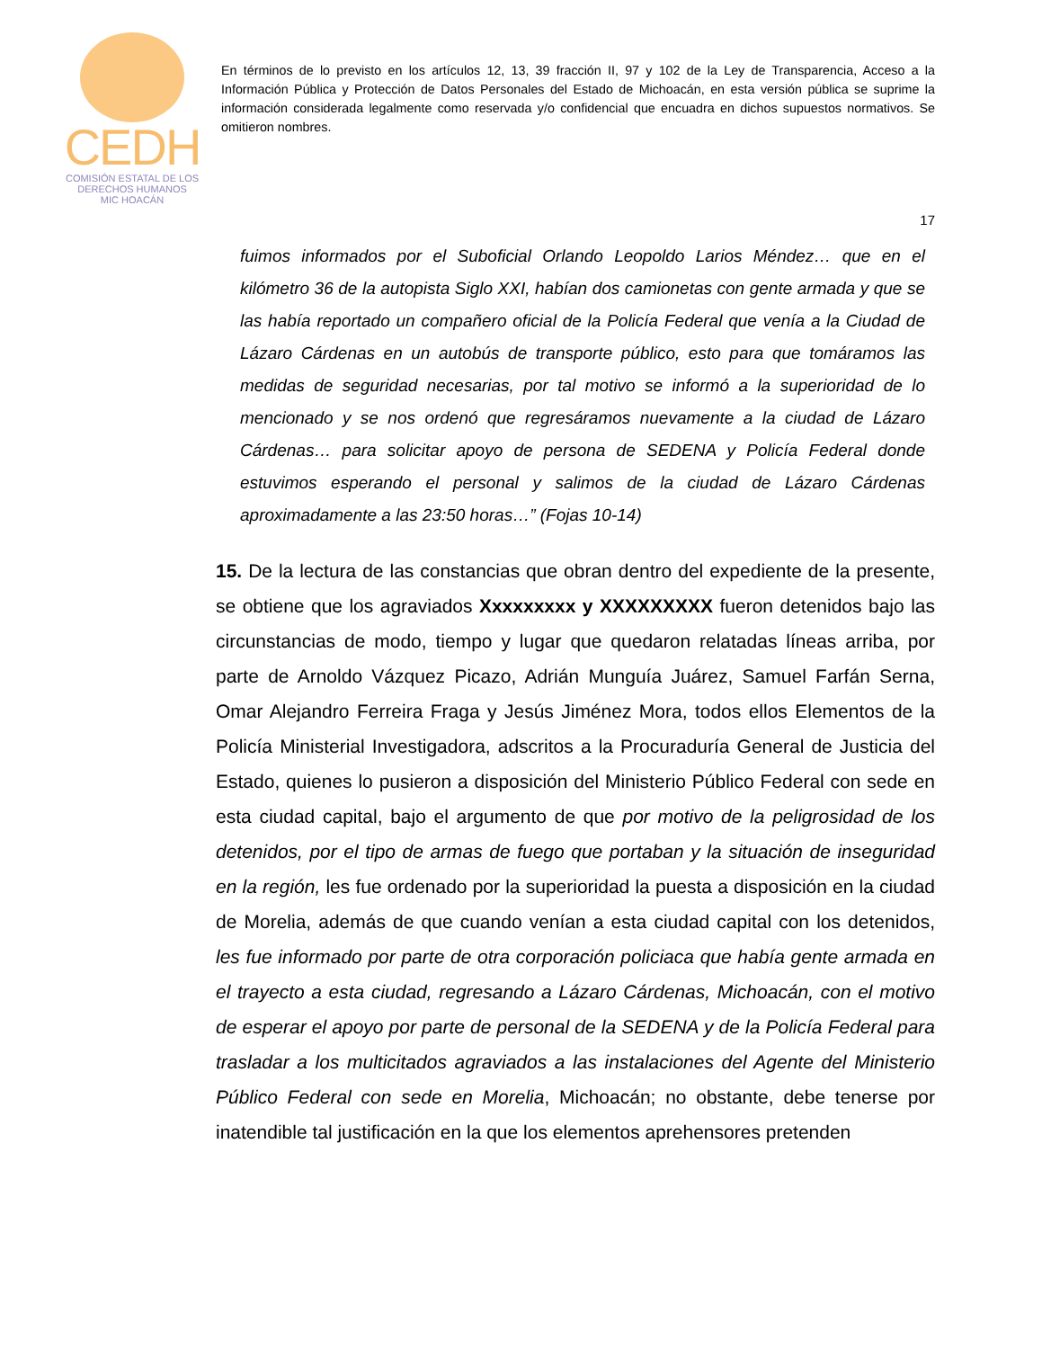CEDH
COMISIÓN ESTATAL DE LOS
DERECHOS HUMANOS
MIC HOACÁN
En términos de lo previsto en los artículos 12, 13, 39 fracción II, 97 y 102 de la Ley de Transparencia, Acceso a la Información Pública y Protección de Datos Personales del Estado de Michoacán, en esta versión pública se suprime la información considerada legalmente como reservada y/o confidencial que encuadra en dichos supuestos normativos. Se omitieron nombres.
17
fuimos informados por el Suboficial Orlando Leopoldo Larios Méndez… que en el kilómetro 36 de la autopista Siglo XXI, habían dos camionetas con gente armada y que se las había reportado un compañero oficial de la Policía Federal que venía a la Ciudad de Lázaro Cárdenas en un autobús de transporte público, esto para que tomáramos las medidas de seguridad necesarias, por tal motivo se informó a la superioridad de lo mencionado y se nos ordenó que regresáramos nuevamente a la ciudad de Lázaro Cárdenas… para solicitar apoyo de persona de SEDENA y Policía Federal donde estuvimos esperando el personal y salimos de la ciudad de Lázaro Cárdenas aproximadamente a las 23:50 horas…” (Fojas 10-14)
15. De la lectura de las constancias que obran dentro del expediente de la presente, se obtiene que los agraviados Xxxxxxxxx y XXXXXXXXX fueron detenidos bajo las circunstancias de modo, tiempo y lugar que quedaron relatadas líneas arriba, por parte de Arnoldo Vázquez Picazo, Adrián Munguía Juárez, Samuel Farfán Serna, Omar Alejandro Ferreira Fraga y Jesús Jiménez Mora, todos ellos Elementos de la Policía Ministerial Investigadora, adscritos a la Procuraduría General de Justicia del Estado, quienes lo pusieron a disposición del Ministerio Público Federal con sede en esta ciudad capital, bajo el argumento de que por motivo de la peligrosidad de los detenidos, por el tipo de armas de fuego que portaban y la situación de inseguridad en la región, les fue ordenado por la superioridad la puesta a disposición en la ciudad de Morelia, además de que cuando venían a esta ciudad capital con los detenidos, les fue informado por parte de otra corporación policiaca que había gente armada en el trayecto a esta ciudad, regresando a Lázaro Cárdenas, Michoacán, con el motivo de esperar el apoyo por parte de personal de la SEDENA y de la Policía Federal para trasladar a los multicitados agraviados a las instalaciones del Agente del Ministerio Público Federal con sede en Morelia, Michoacán; no obstante, debe tenerse por inatendible tal justificación en la que los elementos aprehensores pretenden